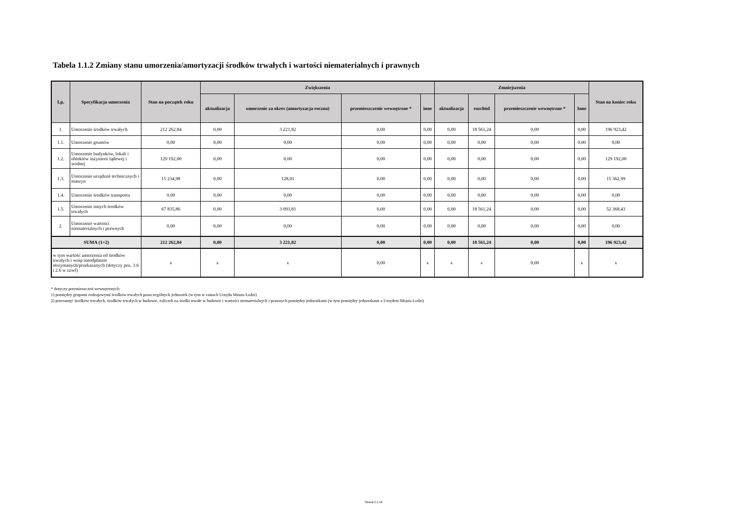Tabela 1.1.2 Zmiany stanu umorzenia/amortyzacji środków trwałych i wartości niematerialnych i prawnych
| Lp. | Specyfikacja umorzenia | Stan na początek roku | Zwiększenia | | | | Zmniejszenia | | | | Stan na koniec roku |
| --- | --- | --- | --- | --- | --- | --- | --- | --- | --- | --- | --- |
| | | | aktualizacja | umorzenie za okres (amortyzacja roczna) | przemieszczenie wewnętrzne * | inne | aktualizacja | rozchód | przemieszczenie wewnętrzne * | Inne | |
| 1. | Umorzenie środków trwałych | 212 262,84 | 0,00 | 3 221,82 | 0,00 | 0,00 | 0,00 | 18 561,24 | 0,00 | 0,00 | 196 923,42 |
| 1.1. | Umorzenie gruntów | 0,00 | 0,00 | 0,00 | 0,00 | 0,00 | 0,00 | 0,00 | 0,00 | 0,00 | 0,00 |
| 1.2. | Umorzenie budynków, lokali i obiektów inżynierii lądowej i wodnej | 129 192,00 | 0,00 | 0,00 | 0,00 | 0,00 | 0,00 | 0,00 | 0,00 | 0,00 | 129 192,00 |
| 1.3. | Umorzenie urządzeń technicznych i maszyn | 15 234,98 | 0,00 | 128,01 | 0,00 | 0,00 | 0,00 | 0,00 | 0,00 | 0,00 | 15 362,99 |
| 1.4. | Umorzenie środków transportu | 0,00 | 0,00 | 0,00 | 0,00 | 0,00 | 0,00 | 0,00 | 0,00 | 0,00 | 0,00 |
| 1.5. | Umorzenie innych środków trwałych | 67 835,86 | 0,00 | 3 093,81 | 0,00 | 0,00 | 0,00 | 18 561,24 | 0,00 | 0,00 | 52 368,43 |
| 2. | Umorzenie wartości niematerialnych i prawnych | 0,00 | 0,00 | 0,00 | 0,00 | 0,00 | 0,00 | 0,00 | 0,00 | 0,00 | 0,00 |
| SUMA (1+2) | | 212 262,84 | 0,00 | 3 221,82 | 0,00 | 0,00 | 0,00 | 18 561,24 | 0,00 | 0,00 | 196 923,42 |
| w tym wartość umorzenia od środków trwałych i wnip nieodpłatnie otrzymanych/przekazanych (dotyczy poz. 1.6 i 2.6 w zzwf) | | x | x | x | 0,00 | x | x | x | 0,00 | x | x |
* dotyczy przemieszczeń wewnętrznych:
1) pomiędzy grupami rodzajowymi środków trwałych poszczególnych jednostek (w tym w ramach Urzędu Miasta Łodzi)
2) przesunięć środków trwałych, środków trwałych w budowie, zaliczek na środki trwałe w budowie i wartości niematerialnych i prawnych pomiędzy jednostkami (w tym pomiędzy jednostkami a Urzędem Miasta Łodzi)
Strona 5 z 16